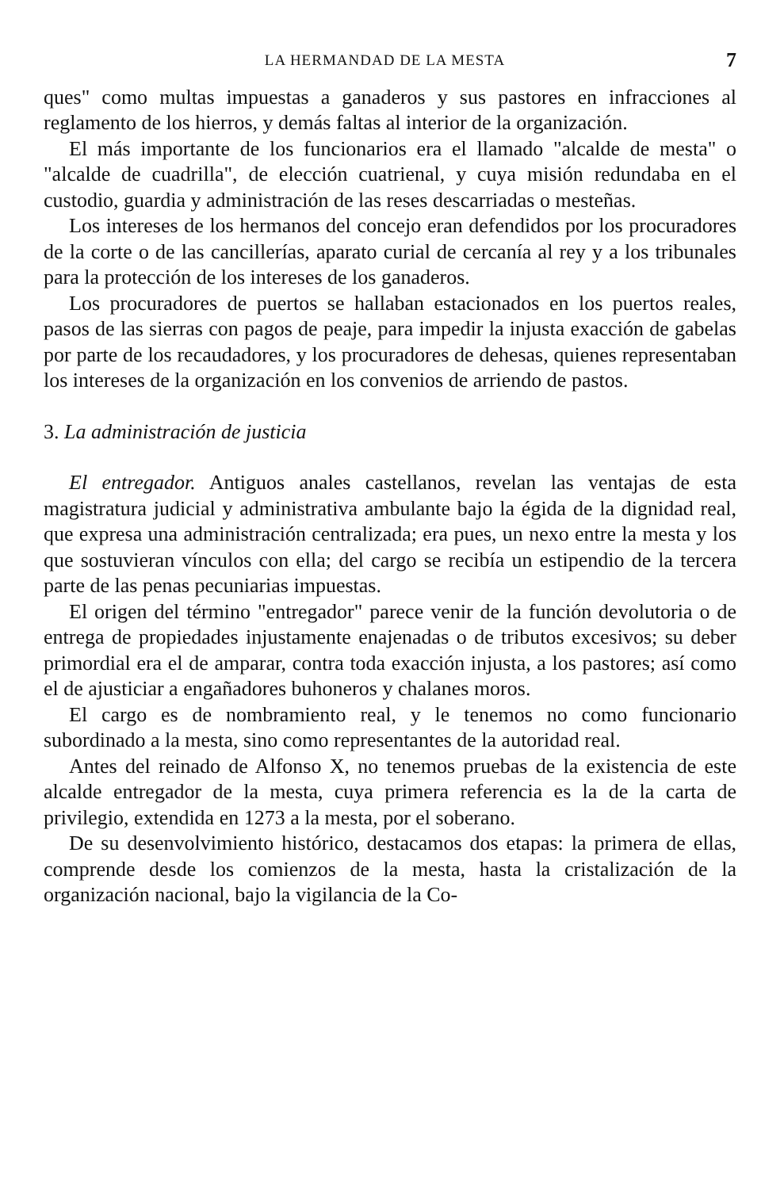LA HERMANDAD DE LA MESTA 7
ques" como multas impuestas a ganaderos y sus pastores en infracciones al reglamento de los hierros, y demás faltas al interior de la organización.
El más importante de los funcionarios era el llamado "alcalde de mesta" o "alcalde de cuadrilla", de elección cuatrienal, y cuya misión redundaba en el custodio, guardia y administración de las reses descarriadas o mesteñas.
Los intereses de los hermanos del concejo eran defendidos por los procuradores de la corte o de las cancillerías, aparato curial de cercanía al rey y a los tribunales para la protección de los intereses de los ganaderos.
Los procuradores de puertos se hallaban estacionados en los puertos reales, pasos de las sierras con pagos de peaje, para impedir la injusta exacción de gabelas por parte de los recaudadores, y los procuradores de dehesas, quienes representaban los intereses de la organización en los convenios de arriendo de pastos.
3. La administración de justicia
El entregador. Antiguos anales castellanos, revelan las ventajas de esta magistratura judicial y administrativa ambulante bajo la égida de la dignidad real, que expresa una administración centralizada; era pues, un nexo entre la mesta y los que sostuvieran vínculos con ella; del cargo se recibía un estipendio de la tercera parte de las penas pecuniarias impuestas.
El origen del término "entregador" parece venir de la función devolutoria o de entrega de propiedades injustamente enajenadas o de tributos excesivos; su deber primordial era el de amparar, contra toda exacción injusta, a los pastores; así como el de ajusticiar a engañadores buhoneros y chalanes moros.
El cargo es de nombramiento real, y le tenemos no como funcionario subordinado a la mesta, sino como representantes de la autoridad real.
Antes del reinado de Alfonso X, no tenemos pruebas de la existencia de este alcalde entregador de la mesta, cuya primera referencia es la de la carta de privilegio, extendida en 1273 a la mesta, por el soberano.
De su desenvolvimiento histórico, destacamos dos etapas: la primera de ellas, comprende desde los comienzos de la mesta, hasta la cristalización de la organización nacional, bajo la vigilancia de la Co-